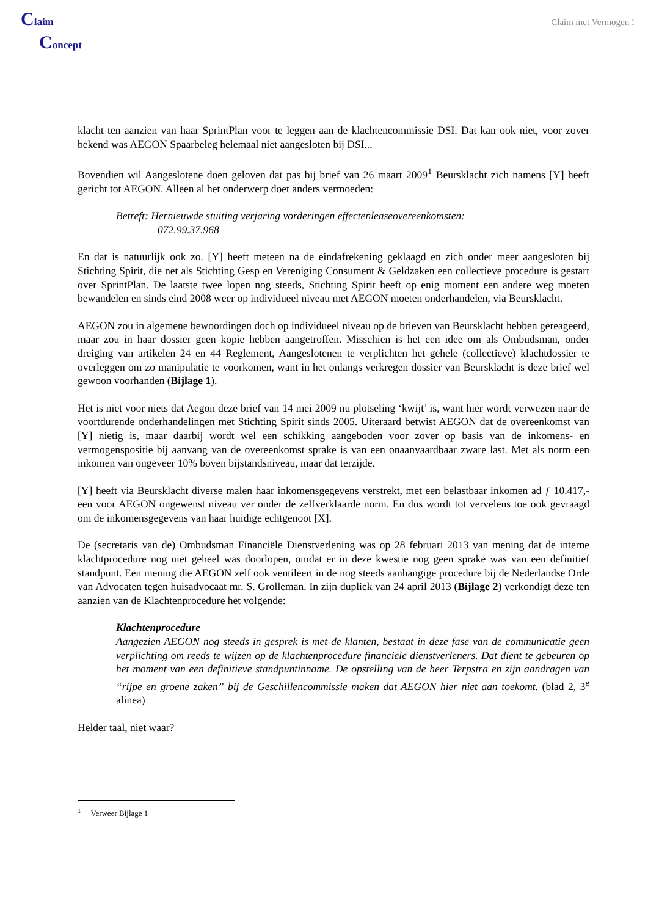Claim
Claim met Vermogen !
Concept
klacht ten aanzien van haar SprintPlan voor te leggen aan de klachtencommissie DSI. Dat kan ook niet, voor zover bekend was AEGON Spaarbeleg helemaal niet aangesloten bij DSI...
Bovendien wil Aangeslotene doen geloven dat pas bij brief van 26 maart 2009<sup>1</sup> Beursklacht zich namens [Y] heeft gericht tot AEGON. Alleen al het onderwerp doet anders vermoeden:
Betreft: Hernieuwde stuiting verjaring vorderingen effectenleaseovereenkomsten:
072.99.37.968
En dat is natuurlijk ook zo. [Y] heeft meteen na de eindafrekening geklaagd en zich onder meer aangesloten bij Stichting Spirit, die net als Stichting Gesp en Vereniging Consument & Geldzaken een collectieve procedure is gestart over SprintPlan. De laatste twee lopen nog steeds, Stichting Spirit heeft op enig moment een andere weg moeten bewandelen en sinds eind 2008 weer op individueel niveau met AEGON moeten onderhandelen, via Beursklacht.
AEGON zou in algemene bewoordingen doch op individueel niveau op de brieven van Beursklacht hebben gereageerd, maar zou in haar dossier geen kopie hebben aangetroffen. Misschien is het een idee om als Ombudsman, onder dreiging van artikelen 24 en 44 Reglement, Aangeslotenen te verplichten het gehele (collectieve) klachtdossier te overleggen om zo manipulatie te voorkomen, want in het onlangs verkregen dossier van Beursklacht is deze brief wel gewoon voorhanden (Bijlage 1).
Het is niet voor niets dat Aegon deze brief van 14 mei 2009 nu plotseling ‘kwijt’ is, want hier wordt verwezen naar de voortdurende onderhandelingen met Stichting Spirit sinds 2005. Uiteraard betwist AEGON dat de overeenkomst van [Y] nietig is, maar daarbij wordt wel een schikking aangeboden voor zover op basis van de inkomens- en vermogenspositie bij aanvang van de overeenkomst sprake is van een onaanvaardbaar zware last. Met als norm een inkomen van ongeveer 10% boven bijstandsniveau, maar dat terzijde.
[Y] heeft via Beursklacht diverse malen haar inkomensgegevens verstrekt, met een belastbaar inkomen ad ƒ 10.417,- een voor AEGON ongewenst niveau ver onder de zelfverklaarde norm. En dus wordt tot vervelens toe ook gevraagd om de inkomensgegevens van haar huidige echtgenoot [X].
De (secretaris van de) Ombudsman Financiële Dienstverlening was op 28 februari 2013 van mening dat de interne klachtprocedure nog niet geheel was doorlopen, omdat er in deze kwestie nog geen sprake was van een definitief standpunt. Een mening die AEGON zelf ook ventileert in de nog steeds aanhangige procedure bij de Nederlandse Orde van Advocaten tegen huisadvocaat mr. S. Grolleman. In zijn dupliek van 24 april 2013 (Bijlage 2) verkondigt deze ten aanzien van de Klachtenprocedure het volgende:
Klachtenprocedure
Aangezien AEGON nog steeds in gesprek is met de klanten, bestaat in deze fase van de communicatie geen verplichting om reeds te wijzen op de klachtenprocedure financiele dienstverleners. Dat dient te gebeuren op het moment van een definitieve standpuntinname. De opstelling van de heer Terpstra en zijn aandragen van “rijpe en groene zaken” bij de Geschillencommissie maken dat AEGON hier niet aan toekomt. (blad 2, 3<sup>e</sup> alinea)
Helder taal, niet waar?
<sup>1</sup> Verweer Bijlage 1